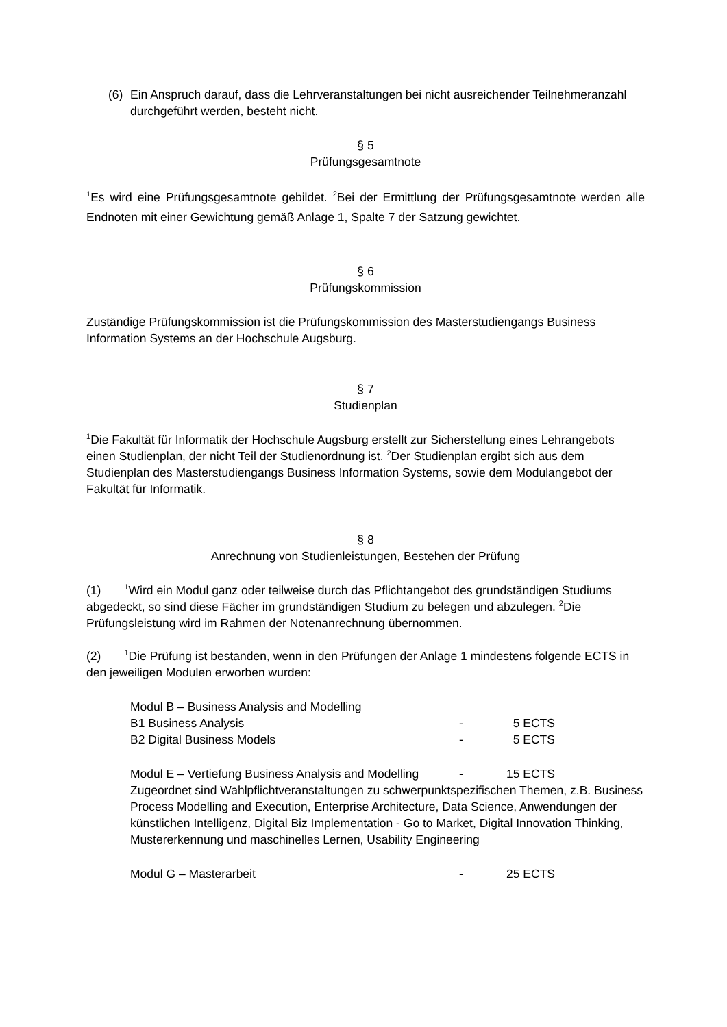(6) Ein Anspruch darauf, dass die Lehrveranstaltungen bei nicht ausreichender Teilnehmeranzahl durchgeführt werden, besteht nicht.
§ 5
Prüfungsgesamtnote
<sup>1</sup> Es wird eine Prüfungsgesamtnote gebildet. <sup>2</sup>Bei der Ermittlung der Prüfungsgesamtnote werden alle Endnoten mit einer Gewichtung gemäß Anlage 1, Spalte 7 der Satzung gewichtet.
§ 6
Prüfungskommission
Zuständige Prüfungskommission ist die Prüfungskommission des Masterstudiengangs Business Information Systems an der Hochschule Augsburg.
§ 7
Studienplan
<sup>1</sup> Die Fakultät für Informatik der Hochschule Augsburg erstellt zur Sicherstellung eines Lehrangebots einen Studienplan, der nicht Teil der Studienordnung ist. <sup>2</sup>Der Studienplan ergibt sich aus dem Studienplan des Masterstudiengangs Business Information Systems, sowie dem Modulangebot der Fakultät für Informatik.
§ 8
Anrechnung von Studienleistungen, Bestehen der Prüfung
(1) <sup>1</sup>Wird ein Modul ganz oder teilweise durch das Pflichtangebot des grundständigen Studiums abgedeckt, so sind diese Fächer im grundständigen Studium zu belegen und abzulegen. <sup>2</sup>Die Prüfungsleistung wird im Rahmen der Notenanrechnung übernommen.
(2) <sup>1</sup>Die Prüfung ist bestanden, wenn in den Prüfungen der Anlage 1 mindestens folgende ECTS in den jeweiligen Modulen erworben wurden:
Modul B – Business Analysis and Modelling
B1 Business Analysis - 5 ECTS
B2 Digital Business Models - 5 ECTS
Modul E – Vertiefung Business Analysis and Modelling - 15 ECTS
Zugeordnet sind Wahlpflichtveranstaltungen zu schwerpunktspezifischen Themen, z.B. Business Process Modelling and Execution, Enterprise Architecture, Data Science, Anwendungen der künstlichen Intelligenz, Digital Biz Implementation - Go to Market, Digital Innovation Thinking, Mustererkennung und maschinelles Lernen, Usability Engineering
Modul G – Masterarbeit - 25 ECTS